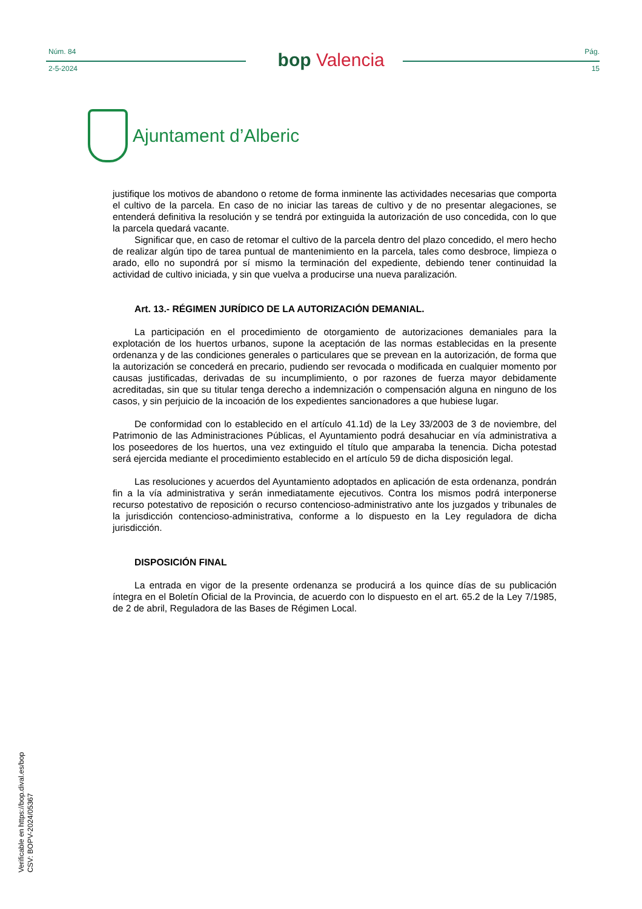Núm. 84
2-5-2024
bop Valencia
Pág.
15
Ajuntament d’Alberic
justifique los motivos de abandono o retome de forma inminente las actividades necesarias que comporta el cultivo de la parcela. En caso de no iniciar las tareas de cultivo y de no presentar alegaciones, se entenderá definitiva la resolución y se tendrá por extinguida la autorización de uso concedida, con lo que la parcela quedará vacante.
Significar que, en caso de retomar el cultivo de la parcela dentro del plazo concedido, el mero hecho de realizar algún tipo de tarea puntual de mantenimiento en la parcela, tales como desbroce, limpieza o arado, ello no supondrá por sí mismo la terminación del expediente, debiendo tener continuidad la actividad de cultivo iniciada, y sin que vuelva a producirse una nueva paralización.
Art. 13.- RÉGIMEN JURÍDICO DE LA AUTORIZACIÓN DEMANIAL.
La participación en el procedimiento de otorgamiento de autorizaciones demaniales para la explotación de los huertos urbanos, supone la aceptación de las normas establecidas en la presente ordenanza y de las condiciones generales o particulares que se prevean en la autorización, de forma que la autorización se concederá en precario, pudiendo ser revocada o modificada en cualquier momento por causas justificadas, derivadas de su incumplimiento, o por razones de fuerza mayor debidamente acreditadas, sin que su titular tenga derecho a indemnización o compensación alguna en ninguno de los casos, y sin perjuicio de la incoación de los expedientes sancionadores a que hubiese lugar.
De conformidad con lo establecido en el artículo 41.1d) de la Ley 33/2003 de 3 de noviembre, del Patrimonio de las Administraciones Públicas, el Ayuntamiento podrá desahuciar en vía administrativa a los poseedores de los huertos, una vez extinguido el título que amparaba la tenencia. Dicha potestad será ejercida mediante el procedimiento establecido en el artículo 59 de dicha disposición legal.
Las resoluciones y acuerdos del Ayuntamiento adoptados en aplicación de esta ordenanza, pondrán fin a la vía administrativa y serán inmediatamente ejecutivos. Contra los mismos podrá interponerse recurso potestativo de reposición o recurso contencioso-administrativo ante los juzgados y tribunales de la jurisdicción contencioso-administrativa, conforme a lo dispuesto en la Ley reguladora de dicha jurisdicción.
DISPOSICIÓN FINAL
La entrada en vigor de la presente ordenanza se producirá a los quince días de su publicación íntegra en el Boletín Oficial de la Provincia, de acuerdo con lo dispuesto en el art. 65.2 de la Ley 7/1985, de 2 de abril, Reguladora de las Bases de Régimen Local.
Verificable en https://bop.dival.es/bop
CSV: BOPV-2024/05367